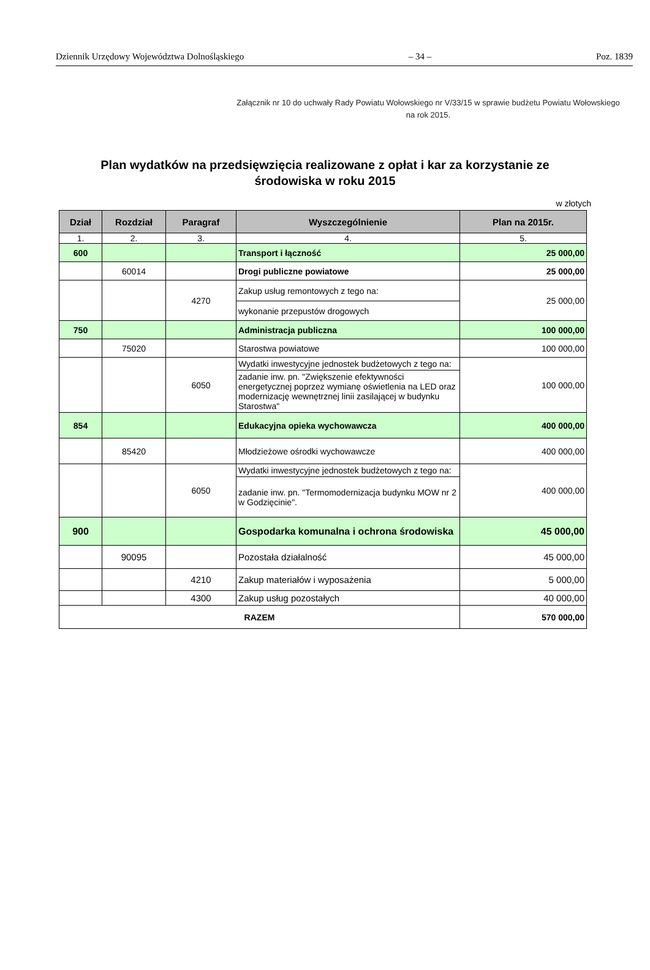Dziennik Urzędowy Województwa Dolnośląskiego – 34 – Poz. 1839
Załącznik nr 10 do uchwały Rady Powiatu Wołowskiego nr V/33/15 w sprawie budżetu Powiatu Wołowskiego na rok 2015.
Plan wydatków na przedsięwzięcia realizowane z opłat i kar za korzystanie ze środowiska w roku 2015
w złotych
| Dział | Rozdział | Paragraf | Wyszczególnienie | Plan na 2015r. |
| --- | --- | --- | --- | --- |
| 1. | 2. | 3. | 4. | 5. |
| 600 | | | Transport i łączność | 25 000,00 |
| | 60014 | | Drogi publiczne powiatowe | 25 000,00 |
| | | 4270 | Zakup usług remontowych z tego na: | 25 000,00 |
| | | | wykonanie przepustów drogowych | |
| 750 | | | Administracja publiczna | 100 000,00 |
| | 75020 | | Starostwa powiatowe | 100 000,00 |
| | | 6050 | Wydatki inwestycyjne jednostek budżetowych z tego na: | 100 000,00 |
| | | | zadanie inw. pn. "Zwiększenie efektywności energetycznej poprzez wymianę oświetlenia na LED oraz modernizację wewnętrznej linii zasilającej w budynku Starostwa" | |
| 854 | | | Edukacyjna opieka wychowawcza | 400 000,00 |
| | 85420 | | Młodzieżowe ośrodki wychowawcze | 400 000,00 |
| | | 6050 | Wydatki inwestycyjne jednostek budżetowych z tego na: | 400 000,00 |
| | | | zadanie inw. pn. "Termomodernizacja budynku MOW nr 2 w Godzięcinie". | |
| 900 | | | Gospodarka komunalna i ochrona środowiska | 45 000,00 |
| | 90095 | | Pozostała działalność | 45 000,00 |
| | | 4210 | Zakup materiałów i wyposażenia | 5 000,00 |
| | | 4300 | Zakup usług pozostałych | 40 000,00 |
| RAZEM | | | | 570 000,00 |